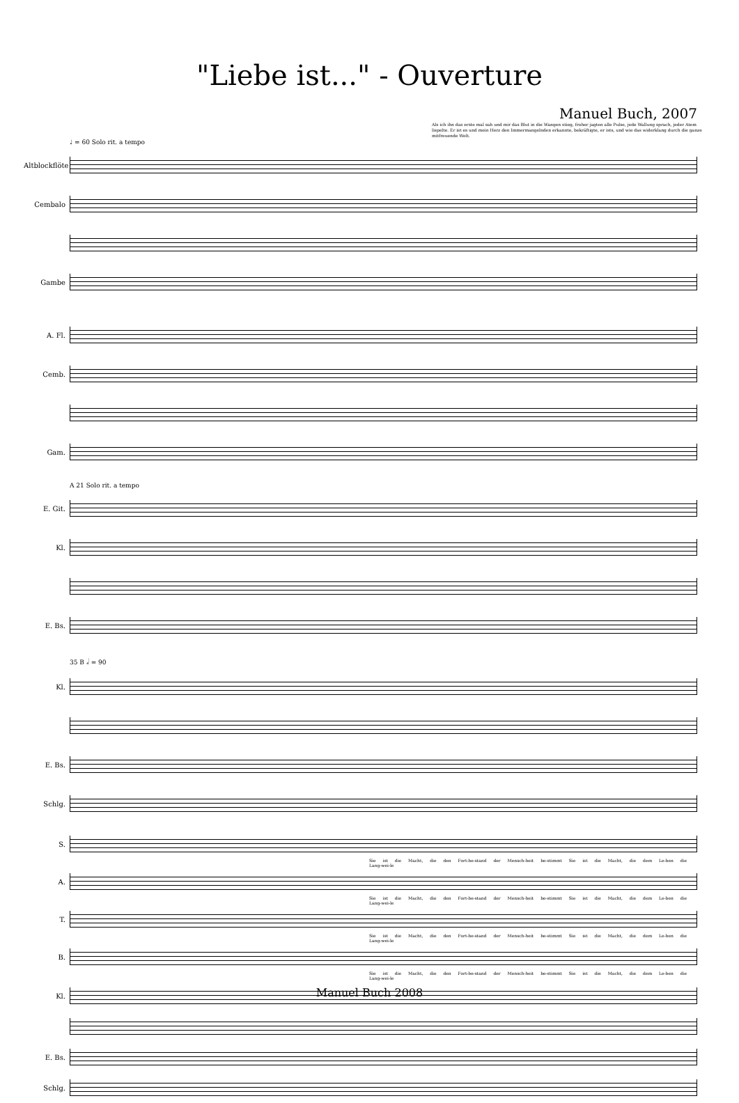"Liebe ist..." - Ouverture
Manuel Buch, 2007
Als ich ihn das erste mal sah und mir das Blut in die Wangen stieg, froher jagten alle Pulse, jede Wallung sprach, jeder Atem lispelte. Er ist es und mein Herz den Immermangelnden erkannte, bekräftigte, er ists, und wie das widerklang durch die ganze mitfreuende Welt.
♩ = 60 Solo rit. a tempo
Altblockflöte
Cembalo
Gambe
A. Fl.
Cemb.
Gam.
A 21 Solo rit. a tempo
E. Git.
Kl.
E. Bs.
35 B 𝅗𝅥 = 90
Kl.
E. Bs.
Schlg.
S.
Sie ist die Macht, die den Fort-be-stand der Mensch-heit be-stimmt Sie ist die Macht, die dem Le-ben die Lang-wei-le
A.
Sie ist die Macht, die den Fort-be-stand der Mensch-heit be-stimmt Sie ist die Macht, die dem Le-ben die Lang-wei-le
T.
Sie ist die Macht, die den Fort-be-stand der Mensch-heit be-stimmt Sie ist die Macht, die dem Le-ben die Lang-wei-le
B.
Sie ist die Macht, die den Fort-be-stand der Mensch-heit be-stimmt Sie ist die Macht, die dem Le-ben die Lang-wei-le
Kl.
E. Bs.
Schlg.
Manuel Buch 2008